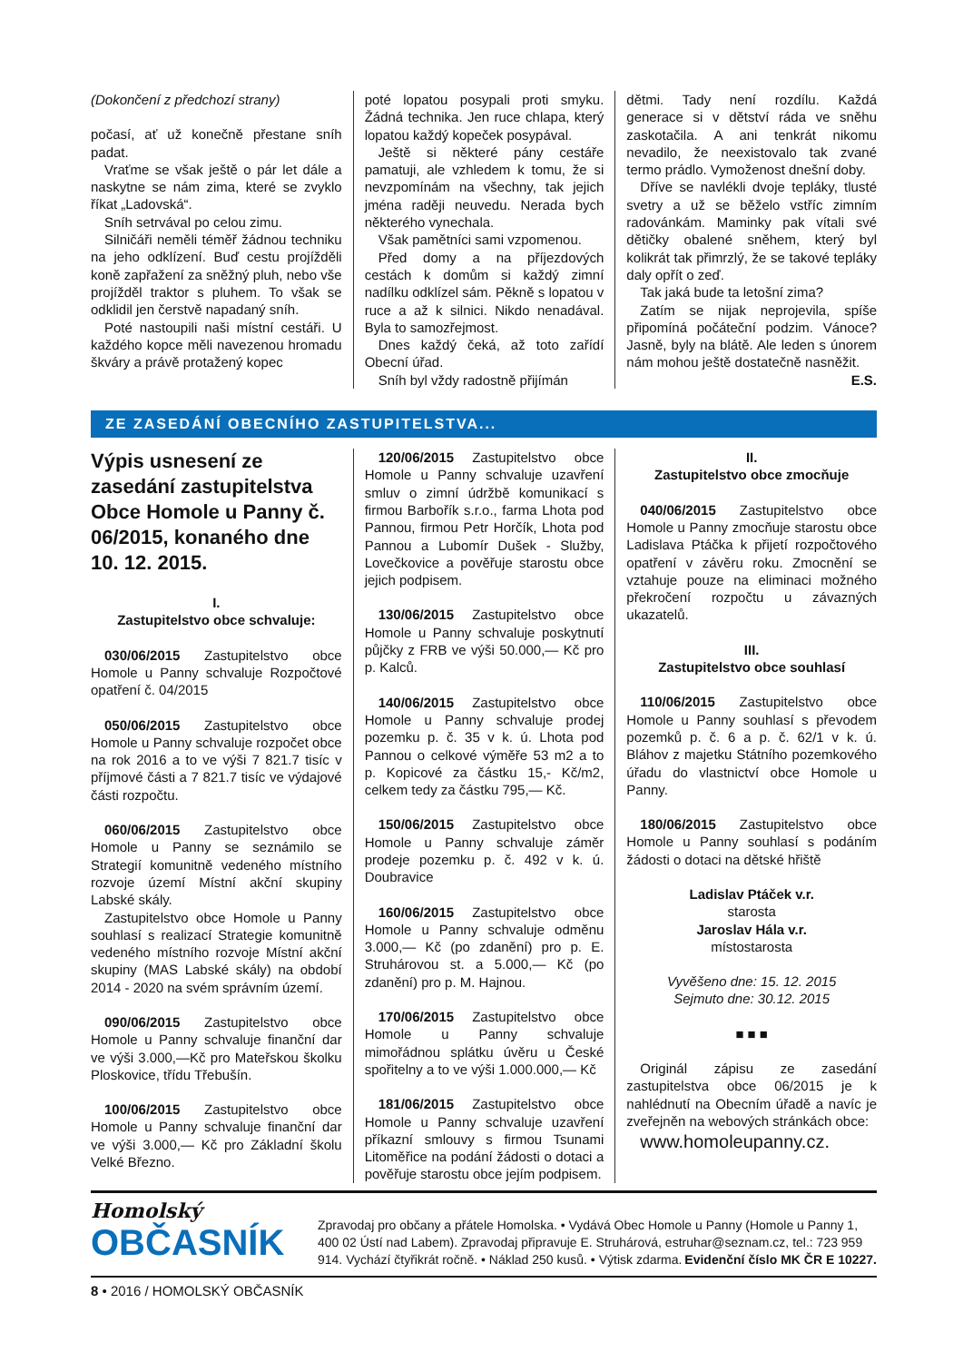(Dokončení z předchozí strany)
počasí, ať už konečně přestane sníh padat.
Vraťme se však ještě o pár let dále a naskytne se nám zima, které se zvyklo říkat „Ladovská“.
Sníh setrvával po celou zimu.
Silničáři neměli téměř žádnou techniku na jeho odklízení. Buď cestu projížděli koně zapřažení za sněžný pluh, nebo vše projížděl traktor s pluhem. To však se odklidil jen čerstvě napadaný sníh.
Poté nastoupili naši místní cestáři. U každého kopce měli navezenou hromadu škváry a právě protažený kopec
poté lopatou posypali proti smyku. Žádná technika. Jen ruce chlapa, který lopatou každý kopeček posypával.
Ještě si některé pány cestáře pamatuji, ale vzhledem k tomu, že si nevzpomínám na všechny, tak jejich jména raději neuvedu. Nerada bych některého vynechala.
Však pamětníci sami vzpomenou.
Před domy a na příjezdových cestách k domům si každý zimní nadílku odklízel sám. Pěkně s lopatou v ruce a až k silnici. Nikdo nenadával. Byla to samozřejmost.
Dnes každý čeká, až toto zařídí Obecní úřad.
Sníh byl vždy radostně přijímán
dětmi. Tady není rozdílu. Každá generace si v dětství ráda ve sněhu zaskotačila. A ani tenkrát nikomu nevadilo, že neexistovalo tak zvané termo prádlo. Vymoženost dnešní doby.
Dříve se navlékli dvoje tepláky, tlusté svetry a už se běželo vstříc zimním radovánkám. Maminky pak vítali své dětičky obalené sněhem, který byl kolikrát tak přimrzlý, že se takové tepláky daly opřít o zeď.
Tak jaká bude ta letošní zima?
Zatím se nijak neprojevila, spíše připomíná počáteční podzim. Vánoce? Jasně, byly na blátě. Ale leden s únorem nám mohou ještě dostatečně nasněžit. E.S.
ZE ZASEDÁNÍ OBECNÍHO ZASTUPITELSTVA...
Výpis usnesení ze zasedání zastupitelstva Obce Homole u Panny č. 06/2015, konaného dne 10. 12. 2015.
I.
Zastupitelstvo obce schvaluje:
030/06/2015 Zastupitelstvo obce Homole u Panny schvaluje Rozpočtové opatření č. 04/2015
050/06/2015 Zastupitelstvo obce Homole u Panny schvaluje rozpočet obce na rok 2016 a to ve výši 7 821.7 tisíc v příjmové části a 7 821.7 tisíc ve výdajové části rozpočtu.
060/06/2015 Zastupitelstvo obce Homole u Panny se seznámilo se Strategií komunitně vedeného místního rozvoje území Místní akční skupiny Labské skály.
Zastupitelstvo obce Homole u Panny souhlasí s realizací Strategie komunitně vedeného místního rozvoje Místní akční skupiny (MAS Labské skály) na období 2014 - 2020 na svém správním území.
090/06/2015 Zastupitelstvo obce Homole u Panny schvaluje finanční dar ve výši 3.000,—Kč pro Mateřskou školku Ploskovice, třídu Třebušín.
100/06/2015 Zastupitelstvo obce Homole u Panny schvaluje finanční dar ve výši 3.000,— Kč pro Základní školu Velké Březno.
120/06/2015 Zastupitelstvo obce Homole u Panny schvaluje uzavření smluv o zimní údržbě komunikací s firmou Barbořík s.r.o., farma Lhota pod Pannou, firmou Petr Horčík, Lhota pod Pannou a Lubomír Dušek - Služby, Lovečkovice a pověřuje starostu obce jejich podpisem.
130/06/2015 Zastupitelstvo obce Homole u Panny schvaluje poskytnutí půjčky z FRB ve výši 50.000,— Kč pro p. Kalců.
140/06/2015 Zastupitelstvo obce Homole u Panny schvaluje prodej pozemku p. č. 35 v k. ú. Lhota pod Pannou o celkové výměře 53 m2 a to p. Kopicové za částku 15,- Kč/m2, celkem tedy za částku 795,— Kč.
150/06/2015 Zastupitelstvo obce Homole u Panny schvaluje záměr prodeje pozemku p. č. 492 v k. ú. Doubravice
160/06/2015 Zastupitelstvo obce Homole u Panny schvaluje odměnu 3.000,— Kč (po zdanění) pro p. E. Struhárovou st. a 5.000,— Kč (po zdanění) pro p. M. Hajnou.
170/06/2015 Zastupitelstvo obce Homole u Panny schvaluje mimořádnou splátku úvěru u České spořitelny a to ve výši 1.000.000,— Kč
181/06/2015 Zastupitelstvo obce Homole u Panny schvaluje uzavření příkazní smlouvy s firmou Tsunami Litoměřice na podání žádosti o dotaci a pověřuje starostu obce jejím podpisem.
II.
Zastupitelstvo obce zmocňuje
040/06/2015 Zastupitelstvo obce Homole u Panny zmocňuje starostu obce Ladislava Ptáčka k přijetí rozpočtového opatření v závěru roku. Zmocnění se vztahuje pouze na eliminaci možného překročení rozpočtu u závazných ukazatelů.
III.
Zastupitelstvo obce souhlasí
110/06/2015 Zastupitelstvo obce Homole u Panny souhlasí s převodem pozemků p. č. 6 a p. č. 62/1 v k. ú. Bláhov z majetku Státního pozemkového úřadu do vlastnictví obce Homole u Panny.
180/06/2015 Zastupitelstvo obce Homole u Panny souhlasí s podáním žádosti o dotaci na dětské hřiště
Ladislav Ptáček v.r.
starosta
Jaroslav Hála v.r.
místostarosta
Vyvěšeno dne: 15. 12. 2015
Sejmuto dne: 30.12. 2015
■ ■ ■
Originál zápisu ze zasedání zastupitelstva obce 06/2015 je k nahlédnutí na Obecním úřadě a navíc je zveřejněn na webových stránkách obce:
www.homoleupanny.cz.
Homolský
OBČASNÍK
Zpravodaj pro občany a přátele Homolska. • Vydává Obec Homole u Panny (Homole u Panny 1, 400 02 Ústí nad Labem). Zpravodaj připravuje E. Struhárová, estruhar@seznam.cz, tel.: 723 959 914. Vychází čtyřikrát ročně. • Náklad 250 kusů. • Výtisk zdarma. Evidenční číslo MK ČR E 10227.
8 • 2016 / HOMOLSKÝ OBČASNÍK